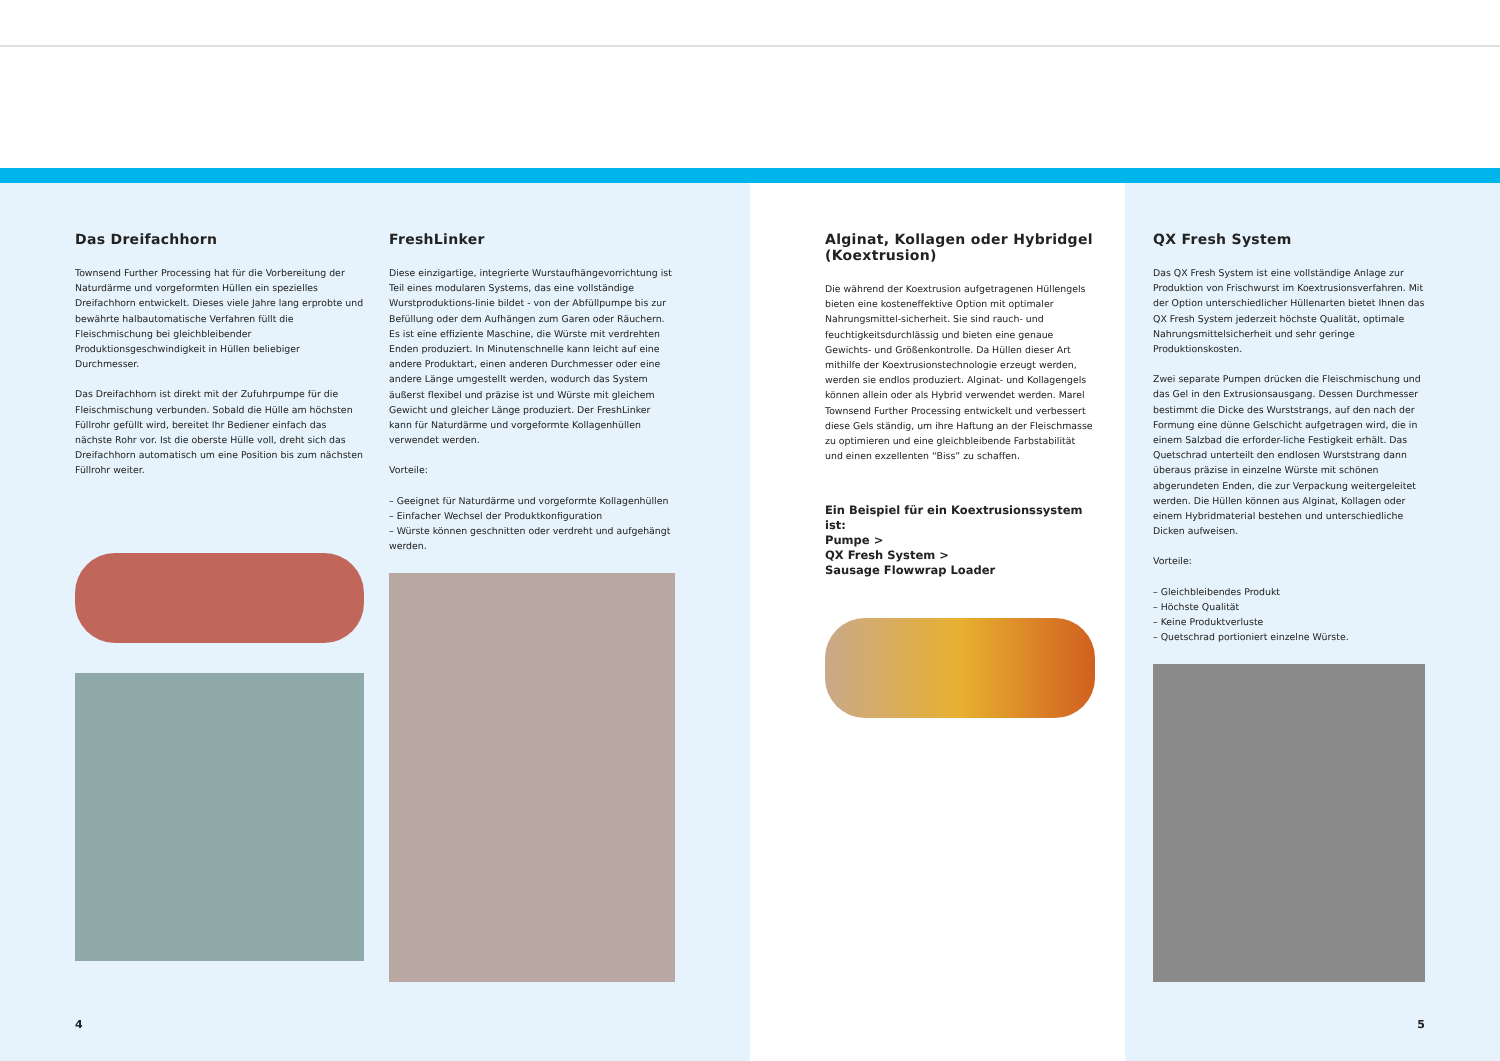Das Dreifachhorn
Townsend Further Processing hat für die Vorbereitung der Naturdärme und vorgeformten Hüllen ein spezielles Dreifachhorn entwickelt. Dieses viele Jahre lang erprobte und bewährte halbautomatische Verfahren füllt die Fleischmischung bei gleichbleibender Produktionsgeschwindigkeit in Hüllen beliebiger Durchmesser.
Das Dreifachhorn ist direkt mit der Zufuhrpumpe für die Fleischmischung verbunden. Sobald die Hülle am höchsten Füllrohr gefüllt wird, bereitet Ihr Bediener einfach das nächste Rohr vor. Ist die oberste Hülle voll, dreht sich das Dreifachhorn automatisch um eine Position bis zum nächsten Füllrohr weiter.
FreshLinker
Diese einzigartige, integrierte Wurstaufhängevorrichtung ist Teil eines modularen Systems, das eine vollständige Wurstproduktions-linie bildet - von der Abfüllpumpe bis zur Befüllung oder dem Aufhängen zum Garen oder Räuchern. Es ist eine effiziente Maschine, die Würste mit verdrehten Enden produziert. In Minutenschnelle kann leicht auf eine andere Produktart, einen anderen Durchmesser oder eine andere Länge umgestellt werden, wodurch das System äußerst flexibel und präzise ist und Würste mit gleichem Gewicht und gleicher Länge produziert. Der FreshLinker kann für Naturdärme und vorgeformte Kollagenhüllen verwendet werden.
Vorteile:
– Geeignet für Naturdärme und vorgeformte Kollagenhüllen
– Einfacher Wechsel der Produktkonfiguration
– Würste können geschnitten oder verdreht und aufgehängt werden.
4
Alginat, Kollagen oder Hybridgel (Koextrusion)
Die während der Koextrusion aufgetragenen Hüllengels bieten eine kosteneffektive Option mit optimaler Nahrungsmittel-sicherheit. Sie sind rauch- und feuchtigkeitsdurchlässig und bieten eine genaue Gewichts- und Größenkontrolle. Da Hüllen dieser Art mithilfe der Koextrusionstechnologie erzeugt werden, werden sie endlos produziert. Alginat- und Kollagengels können allein oder als Hybrid verwendet werden. Marel Townsend Further Processing entwickelt und verbessert diese Gels ständig, um ihre Haftung an der Fleischmasse zu optimieren und eine gleichbleibende Farbstabilität und einen exzellenten “Biss” zu schaffen.
Ein Beispiel für ein Koextrusionssystem ist:
Pumpe >
QX Fresh System >
Sausage Flowwrap Loader
QX Fresh System
Das QX Fresh System ist eine vollständige Anlage zur Produktion von Frischwurst im Koextrusionsverfahren. Mit der Option unterschiedlicher Hüllenarten bietet Ihnen das QX Fresh System jederzeit höchste Qualität, optimale Nahrungsmittelsicherheit und sehr geringe Produktionskosten.
Zwei separate Pumpen drücken die Fleischmischung und das Gel in den Extrusionsausgang. Dessen Durchmesser bestimmt die Dicke des Wurststrangs, auf den nach der Formung eine dünne Gelschicht aufgetragen wird, die in einem Salzbad die erforder-liche Festigkeit erhält. Das Quetschrad unterteilt den endlosen Wurststrang dann überaus präzise in einzelne Würste mit schönen abgerundeten Enden, die zur Verpackung weitergeleitet werden. Die Hüllen können aus Alginat, Kollagen oder einem Hybridmaterial bestehen und unterschiedliche Dicken aufweisen.
Vorteile:
– Gleichbleibendes Produkt
– Höchste Qualität
– Keine Produktverluste
– Quetschrad portioniert einzelne Würste.
5